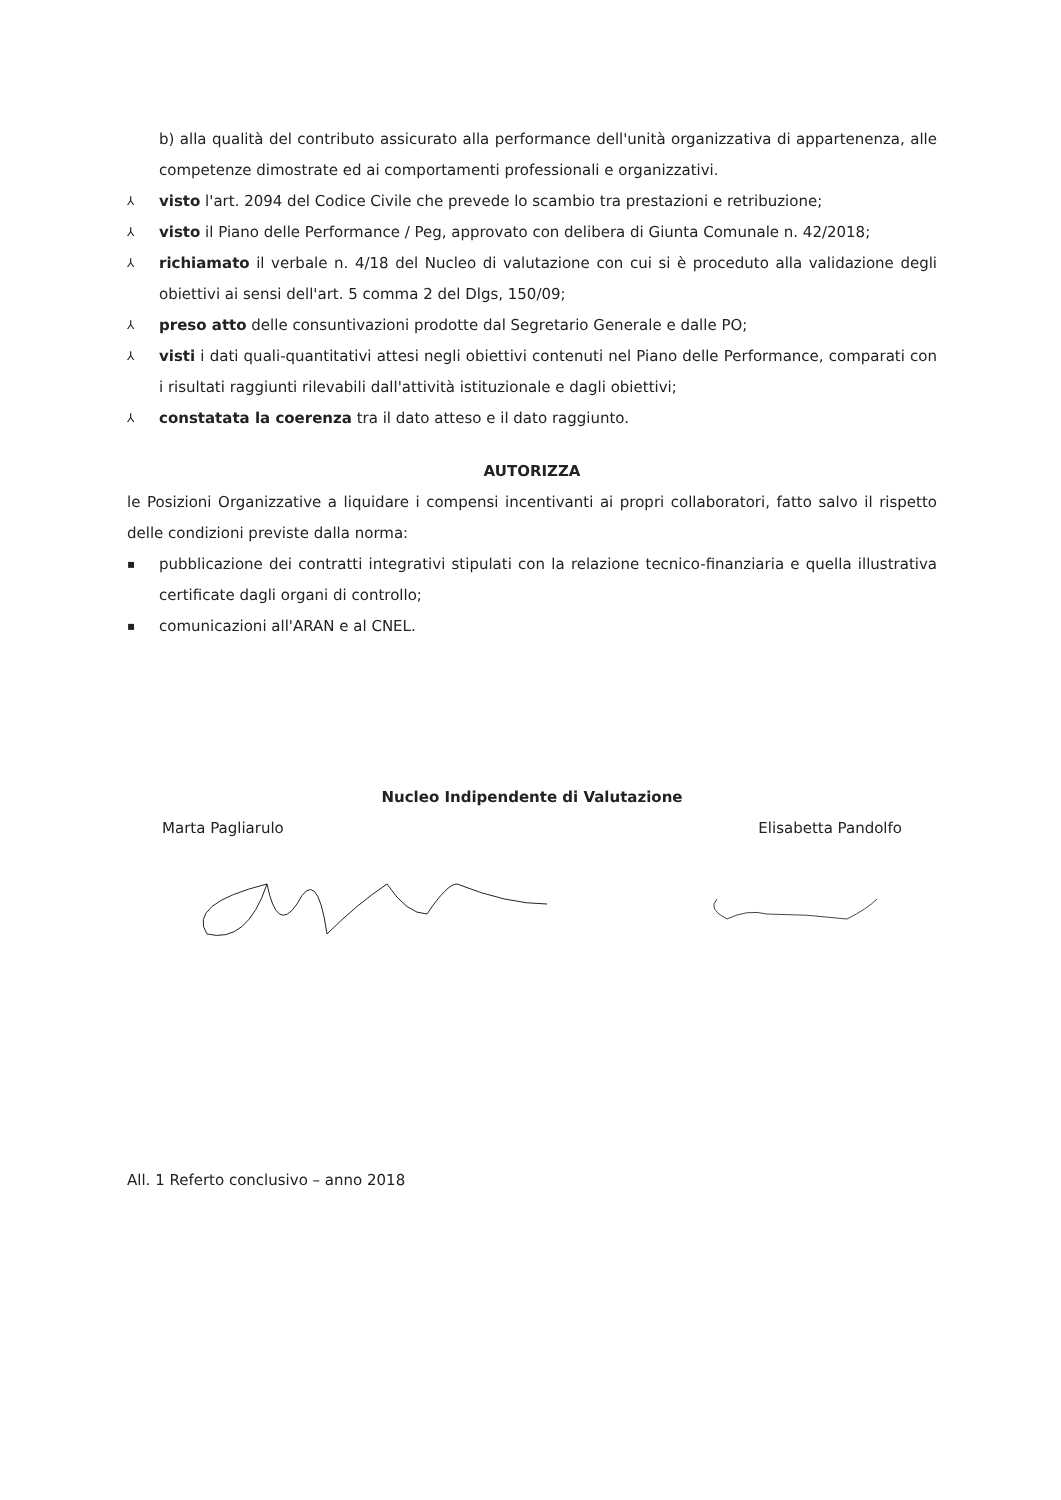b) alla qualità del contributo assicurato alla performance dell'unità organizzativa di appartenenza, alle competenze dimostrate ed ai comportamenti professionali e organizzativi.
⅄ visto l'art. 2094 del Codice Civile che prevede lo scambio tra prestazioni e retribuzione;
⅄ visto il Piano delle Performance / Peg, approvato con delibera di Giunta Comunale n. 42/2018;
⅄ richiamato il verbale n. 4/18 del Nucleo di valutazione con cui si è proceduto alla validazione degli obiettivi ai sensi dell'art. 5 comma 2 del Dlgs, 150/09;
⅄ preso atto delle consuntivazioni prodotte dal Segretario Generale e dalle PO;
⅄ visti i dati quali-quantitativi attesi negli obiettivi contenuti nel Piano delle Performance, comparati con i risultati raggiunti rilevabili dall'attività istituzionale e dagli obiettivi;
⅄ constatata la coerenza tra il dato atteso e il dato raggiunto.
AUTORIZZA
le Posizioni Organizzative a liquidare i compensi incentivanti ai propri collaboratori, fatto salvo il rispetto delle condizioni previste dalla norma:
▪ pubblicazione dei contratti integrativi stipulati con la relazione tecnico-finanziaria e quella illustrativa certificate dagli organi di controllo;
▪ comunicazioni all'ARAN e al CNEL.
Nucleo Indipendente di Valutazione
Marta Pagliarulo Elisabetta Pandolfo
All. 1 Referto conclusivo – anno 2018